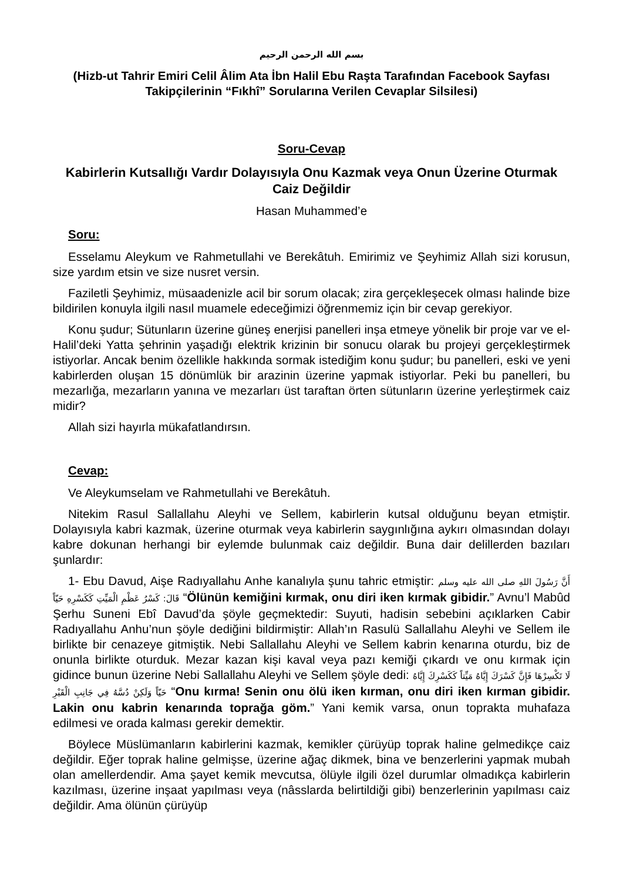بسم الله الرحمن الرحيم
(Hizb-ut Tahrir Emiri Celil Âlim Ata İbn Halil Ebu Raşta Tarafından Facebook Sayfası Takipçilerinin “Fıkhî” Sorularına Verilen Cevaplar Silsilesi)
Soru-Cevap
Kabirlerin Kutsallığı Vardır Dolayısıyla Onu Kazmak veya Onun Üzerine Oturmak Caiz Değildir
Hasan Muhammed’e
Soru:
Esselamu Aleykum ve Rahmetullahi ve Berekâtuh. Emirimiz ve Şeyhimiz Allah sizi korusun, size yardım etsin ve size nusret versin.
Faziletli Şeyhimiz, müsaadenizle acil bir sorum olacak; zira gerçekleşecek olması halinde bize bildirilen konuyla ilgili nasıl muamele edeceğimizi öğrenmemiz için bir cevap gerekiyor.
Konu şudur; Sütunların üzerine güneş enerjisi panelleri inşa etmeye yönelik bir proje var ve el-Halil’deki Yatta şehrinin yaşadığı elektrik krizinin bir sonucu olarak bu projeyi gerçekleştirmek istiyorlar. Ancak benim özellikle hakkında sormak istediğim konu şudur; bu panelleri, eski ve yeni kabirlerden oluşan 15 dönümlük bir arazinin üzerine yapmak istiyorlar. Peki bu panelleri, bu mezarlığa, mezarların yanına ve mezarları üst taraftan örten sütunların üzerine yerleştirmek caiz midir?
Allah sizi hayırla mükafatlandırsın.
Cevap:
Ve Aleykumselam ve Rahmetullahi ve Berekâtuh.
Nitekim Rasul Sallallahu Aleyhi ve Sellem, kabirlerin kutsal olduğunu beyan etmiştir. Dolayısıyla kabri kazmak, üzerine oturmak veya kabirlerin saygınlığına aykırı olmasından dolayı kabre dokunan herhangi bir eylemde bulunmak caiz değildir. Buna dair delillerden bazıları şunlardır:
1- Ebu Davud, Aişe Radıyallahu Anhe kanalıyla şunu tahric etmiştir: أَنَّ رَسُولَ اللهِ صلى الله عليه وسلم قَالَ: كَسْرُ عَظْمِ الْمَيِّتِ كَكَسْرِهِ حَيّاً “Ölünün kemiğini kırmak, onu diri iken kırmak gibidir.” Avnu’l Mabûd Şerhu Suneni Ebî Davud’da şöyle geçmektedir: Suyuti, hadisin sebebini açıklarken Cabir Radıyallahu Anhu’nun şöyle dediğini bildirmiştir: Allah’ın Rasulü Sallallahu Aleyhi ve Sellem ile birlikte bir cenazeye gitmiştik. Nebi Sallallahu Aleyhi ve Sellem kabrin kenarına oturdu, biz de onunla birlikte oturduk. Mezar kazan kişi kaval veya pazı kemiği çıkardı ve onu kırmak için gidince bunun üzerine Nebi Sallallahu Aleyhi ve Sellem şöyle dedi: لَا تَكْسِرْهَا فَإِنَّ كَسْرَكَ إِيَّاهُ مَيِّتاً كَكَسْرِكَ إِيَّاهُ حَيّاً وَلَكِنْ دُسَّهُ فِي جَانِبِ الْقَبْرِ “Onu kırma! Senin onu ölü iken kırman, onu diri iken kırman gibidir. Lakin onu kabrin kenarında toprağa göm.” Yani kemik varsa, onun toprakta muhafaza edilmesi ve orada kalması gerekir demektir.
Böylece Müslümanların kabirlerini kazmak, kemikler çürüyüp toprak haline gelmedikçe caiz değildir. Eğer toprak haline gelmişse, üzerine ağaç dikmek, bina ve benzerlerini yapmak mubah olan amellerdendir. Ama şayet kemik mevcutsa, ölüyle ilgili özel durumlar olmadıkça kabirlerin kazılması, üzerine inşaat yapılması veya (nâsslarda belirtildiği gibi) benzerlerinin yapılması caiz değildir. Ama ölünün çürüyüp